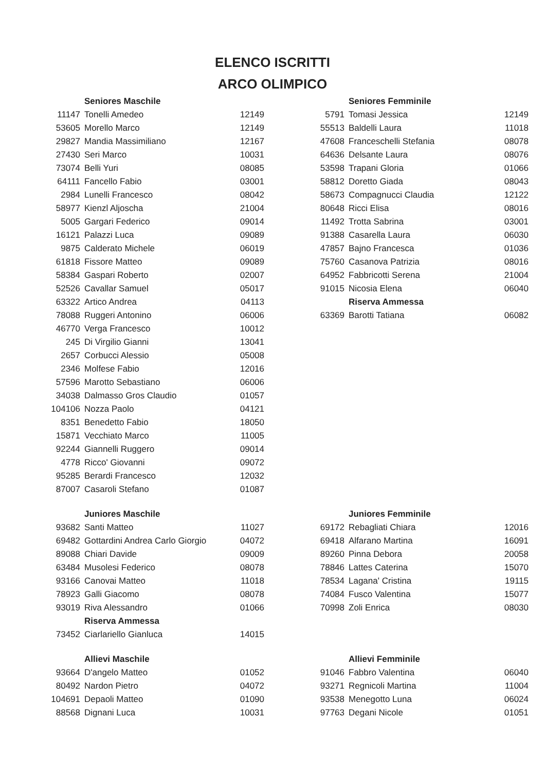ELENCO ISCRITTI
ARCO OLIMPICO
| | Seniores Maschile | |
| 11147 | Tonelli Amedeo | 12149 |
| 53605 | Morello Marco | 12149 |
| 29827 | Mandia Massimiliano | 12167 |
| 27430 | Seri Marco | 10031 |
| 73074 | Belli Yuri | 08085 |
| 64111 | Fancello Fabio | 03001 |
| 2984 | Lunelli Francesco | 08042 |
| 58977 | Kienzl Aljoscha | 21004 |
| 5005 | Gargari Federico | 09014 |
| 16121 | Palazzi Luca | 09089 |
| 9875 | Calderato Michele | 06019 |
| 61818 | Fissore Matteo | 09089 |
| 58384 | Gaspari Roberto | 02007 |
| 52526 | Cavallar Samuel | 05017 |
| 63322 | Artico Andrea | 04113 |
| 78088 | Ruggeri Antonino | 06006 |
| 46770 | Verga Francesco | 10012 |
| 245 | Di Virgilio Gianni | 13041 |
| 2657 | Corbucci Alessio | 05008 |
| 2346 | Molfese Fabio | 12016 |
| 57596 | Marotto Sebastiano | 06006 |
| 34038 | Dalmasso Gros Claudio | 01057 |
| 104106 | Nozza Paolo | 04121 |
| 8351 | Benedetto Fabio | 18050 |
| 15871 | Vecchiato Marco | 11005 |
| 92244 | Giannelli Ruggero | 09014 |
| 4778 | Ricco' Giovanni | 09072 |
| 95285 | Berardi Francesco | 12032 |
| 87007 | Casaroli Stefano | 01087 |
| | Seniores Femminile | |
| 5791 | Tomasi Jessica | 12149 |
| 55513 | Baldelli Laura | 11018 |
| 47608 | Franceschelli Stefania | 08078 |
| 64636 | Delsante Laura | 08076 |
| 53598 | Trapani Gloria | 01066 |
| 58812 | Doretto Giada | 08043 |
| 58673 | Compagnucci Claudia | 12122 |
| 80648 | Ricci Elisa | 08016 |
| 11492 | Trotta Sabrina | 03001 |
| 91388 | Casarella Laura | 06030 |
| 47857 | Bajno Francesca | 01036 |
| 75760 | Casanova Patrizia | 08016 |
| 64952 | Fabbricotti Serena | 21004 |
| 91015 | Nicosia Elena | 06040 |
| | Riserva Ammessa | |
| 63369 | Barotti Tatiana | 06082 |
| | Juniores Maschile | |
| 93682 | Santi Matteo | 11027 |
| 69482 | Gottardini Andrea Carlo Giorgio | 04072 |
| 89088 | Chiari Davide | 09009 |
| 63484 | Musolesi Federico | 08078 |
| 93166 | Canovai Matteo | 11018 |
| 78923 | Galli Giacomo | 08078 |
| 93019 | Riva Alessandro | 01066 |
| | Riserva Ammessa | |
| 73452 | Ciarlariello Gianluca | 14015 |
| | Juniores Femminile | |
| 69172 | Rebagliati Chiara | 12016 |
| 69418 | Alfarano Martina | 16091 |
| 89260 | Pinna Debora | 20058 |
| 78846 | Lattes Caterina | 15070 |
| 78534 | Lagana' Cristina | 19115 |
| 74084 | Fusco Valentina | 15077 |
| 70998 | Zoli Enrica | 08030 |
| | Allievi Maschile | |
| 93664 | D'angelo Matteo | 01052 |
| 80492 | Nardon Pietro | 04072 |
| 104691 | Depaoli Matteo | 01090 |
| 88568 | Dignani Luca | 10031 |
| | Allievi Femminile | |
| 91046 | Fabbro Valentina | 06040 |
| 93271 | Regnicoli Martina | 11004 |
| 93538 | Menegotto Luna | 06024 |
| 97763 | Degani Nicole | 01051 |